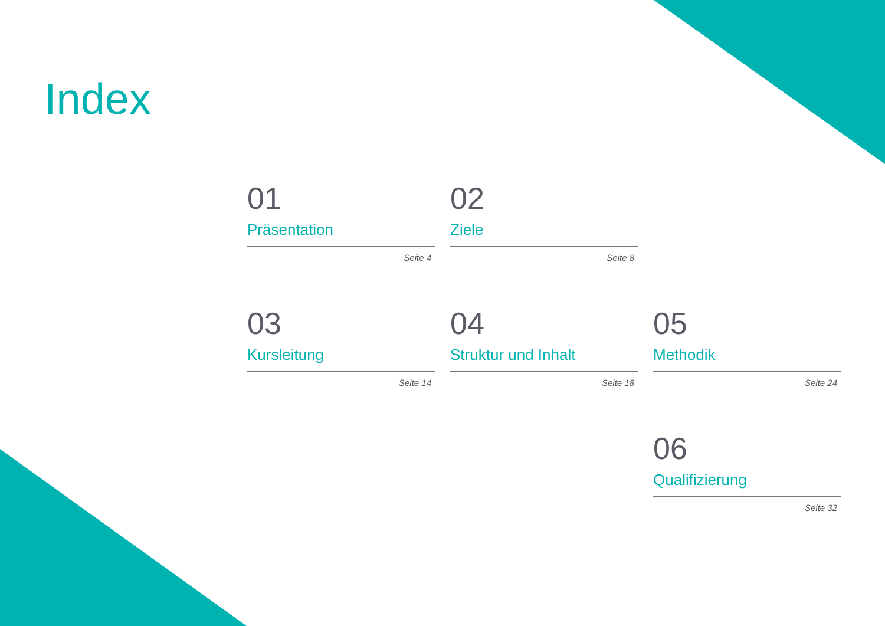Index
01
Präsentation
Seite 4
02
Ziele
Seite 8
03
Kursleitung
Seite 14
04
Struktur und Inhalt
Seite 18
05
Methodik
Seite 24
06
Qualifizierung
Seite 32